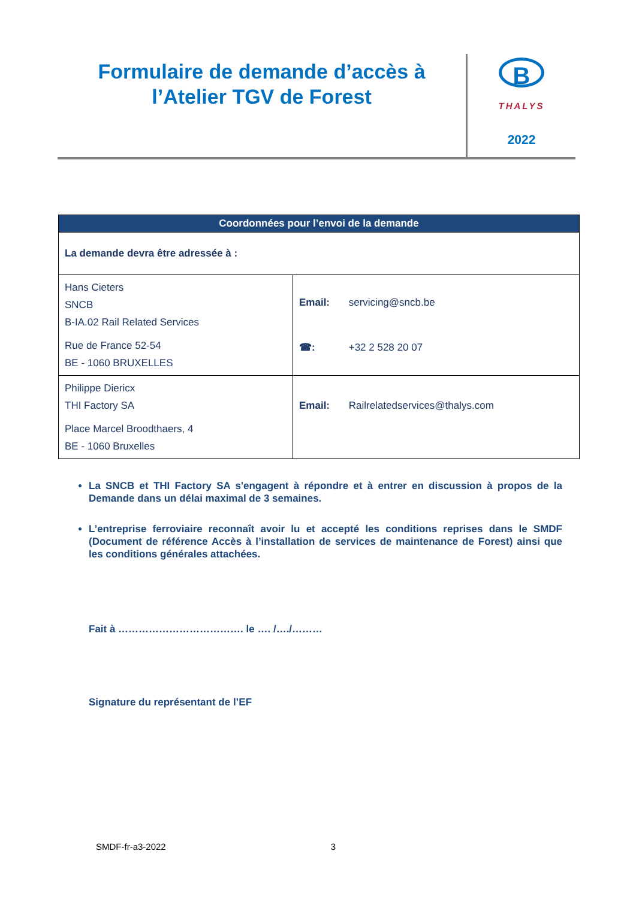Formulaire de demande d’accès à
l’Atelier TGV de Forest
B
THALYS
2022
| Coordonnées pour l’envoi de la demande | |
| --- | --- |
| La demande devra être adressée à : | |
| Hans Cieters SNCB B-IA.02 Rail Related Services Rue de France 52-54 BE - 1060 BRUXELLES | Email: servicing@sncb.be ☎: +32 2 528 20 07 |
| Philippe Diericx THI Factory SA Place Marcel Broodthaers, 4 BE - 1060 Bruxelles | Email: Railrelatedservices@thalys.com |
La SNCB et THI Factory SA s'engagent à répondre et à entrer en discussion à propos de la Demande dans un délai maximal de 3 semaines.
L’entreprise ferroviaire reconnaît avoir lu et accepté les conditions reprises dans le SMDF (Document de référence Accès à l’installation de services de maintenance de Forest) ainsi que les conditions générales attachées.
Fait à ………………………………. le …. /…./………
Signature du représentant de l’EF
SMDF-fr-a3-2022 3